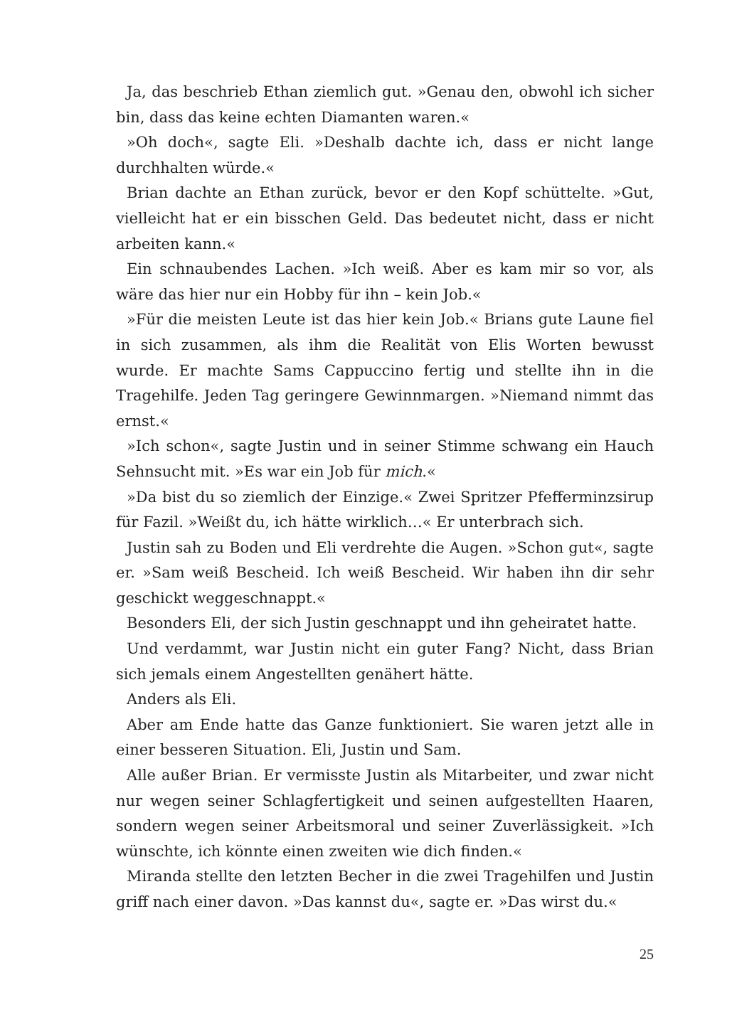Ja, das beschrieb Ethan ziemlich gut. »Genau den, obwohl ich sicher bin, dass das keine echten Diamanten waren.«
»Oh doch«, sagte Eli. »Deshalb dachte ich, dass er nicht lange durchhalten würde.«
Brian dachte an Ethan zurück, bevor er den Kopf schüttelte. »Gut, vielleicht hat er ein bisschen Geld. Das bedeutet nicht, dass er nicht arbeiten kann.«
Ein schnaubendes Lachen. »Ich weiß. Aber es kam mir so vor, als wäre das hier nur ein Hobby für ihn – kein Job.«
»Für die meisten Leute ist das hier kein Job.« Brians gute Laune fiel in sich zusammen, als ihm die Realität von Elis Worten bewusst wurde. Er machte Sams Cappuccino fertig und stellte ihn in die Tragehilfe. Jeden Tag geringere Gewinnmargen. »Niemand nimmt das ernst.«
»Ich schon«, sagte Justin und in seiner Stimme schwang ein Hauch Sehnsucht mit. »Es war ein Job für mich.«
»Da bist du so ziemlich der Einzige.« Zwei Spritzer Pfefferminzsirup für Fazil. »Weißt du, ich hätte wirklich…« Er unterbrach sich.
Justin sah zu Boden und Eli verdrehte die Augen. »Schon gut«, sagte er. »Sam weiß Bescheid. Ich weiß Bescheid. Wir haben ihn dir sehr geschickt weggeschnappt.«
Besonders Eli, der sich Justin geschnappt und ihn geheiratet hatte.
Und verdammt, war Justin nicht ein guter Fang? Nicht, dass Brian sich jemals einem Angestellten genähert hätte.
Anders als Eli.
Aber am Ende hatte das Ganze funktioniert. Sie waren jetzt alle in einer besseren Situation. Eli, Justin und Sam.
Alle außer Brian. Er vermisste Justin als Mitarbeiter, und zwar nicht nur wegen seiner Schlagfertigkeit und seinen aufgestellten Haaren, sondern wegen seiner Arbeitsmoral und seiner Zuverlässigkeit. »Ich wünschte, ich könnte einen zweiten wie dich finden.«
Miranda stellte den letzten Becher in die zwei Tragehilfen und Justin griff nach einer davon. »Das kannst du«, sagte er. »Das wirst du.«
25